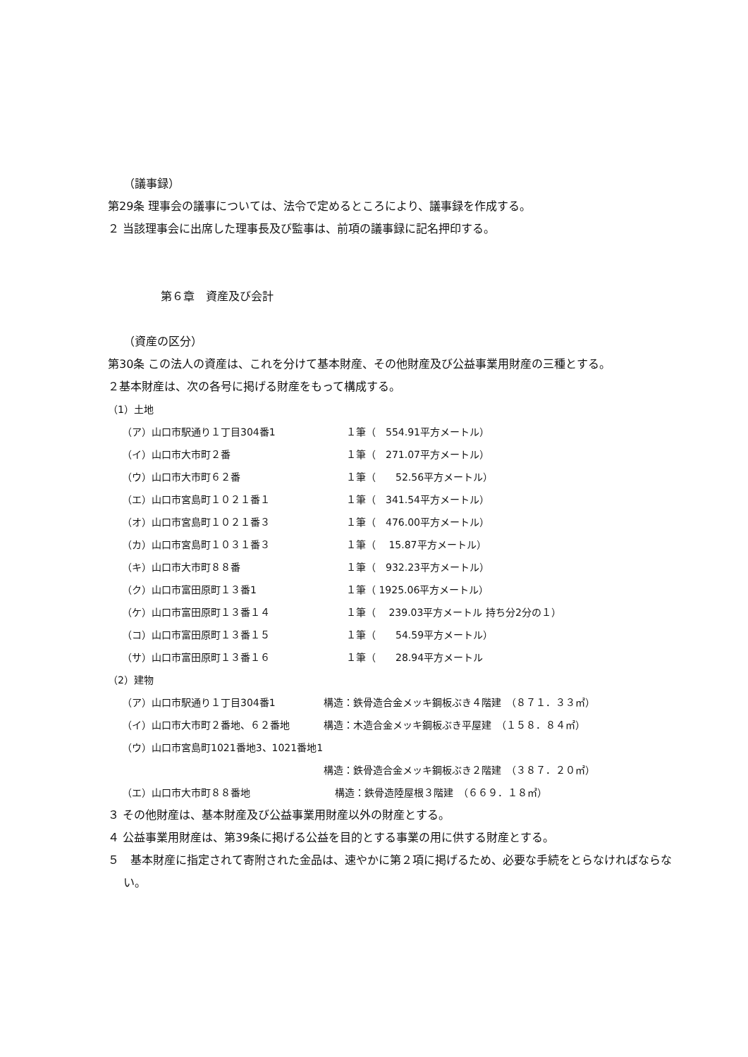（議事録）
第29条 理事会の議事については、法令で定めるところにより、議事録を作成する。
２ 当該理事会に出席した理事長及び監事は、前項の議事録に記名押印する。
第６章　資産及び会計
（資産の区分）
第30条 この法人の資産は、これを分けて基本財産、その他財産及び公益事業用財産の三種とする。
２基本財産は、次の各号に掲げる財産をもって構成する。
（1）土地
（ア）山口市駅通り１丁目304番1 １筆（　554.91平方メートル）
（イ）山口市大市町２番 １筆（　271.07平方メートル）
（ウ）山口市大市町６２番 １筆（　　52.56平方メートル）
（エ）山口市宮島町１０２１番１ １筆（　341.54平方メートル）
（オ）山口市宮島町１０２１番３ １筆（　476.00平方メートル）
（カ）山口市宮島町１０３１番３ １筆（　 15.87平方メートル）
（キ）山口市大市町８８番 １筆（　932.23平方メートル）
（ク）山口市富田原町１３番1 １筆（ 1925.06平方メートル）
（ケ）山口市富田原町１３番１４ １筆（　 239.03平方メートル 持ち分2分の１）
（コ）山口市富田原町１３番１５ １筆（　　54.59平方メートル）
（サ）山口市富田原町１３番１６ １筆（　　28.94平方メートル
（2）建物
（ア）山口市駅通り１丁目304番1 構造：鉄骨造合金メッキ鋼板ぶき４階建　（８７１．３３㎡）
（イ）山口市大市町２番地、６２番地 構造：木造合金メッキ鋼板ぶき平屋建　（１５８．８４㎡）
（ウ）山口市宮島町1021番地3、1021番地1
構造：鉄骨造合金メッキ鋼板ぶき２階建　（３８７．２０㎡）
（エ）山口市大市町８８番地 構造：鉄骨造陸屋根３階建　（６６９．１８㎡）
３ その他財産は、基本財産及び公益事業用財産以外の財産とする。
４ 公益事業用財産は、第39条に掲げる公益を目的とする事業の用に供する財産とする。
５　基本財産に指定されて寄附された金品は、速やかに第２項に掲げるため、必要な手続をとらなければならない。